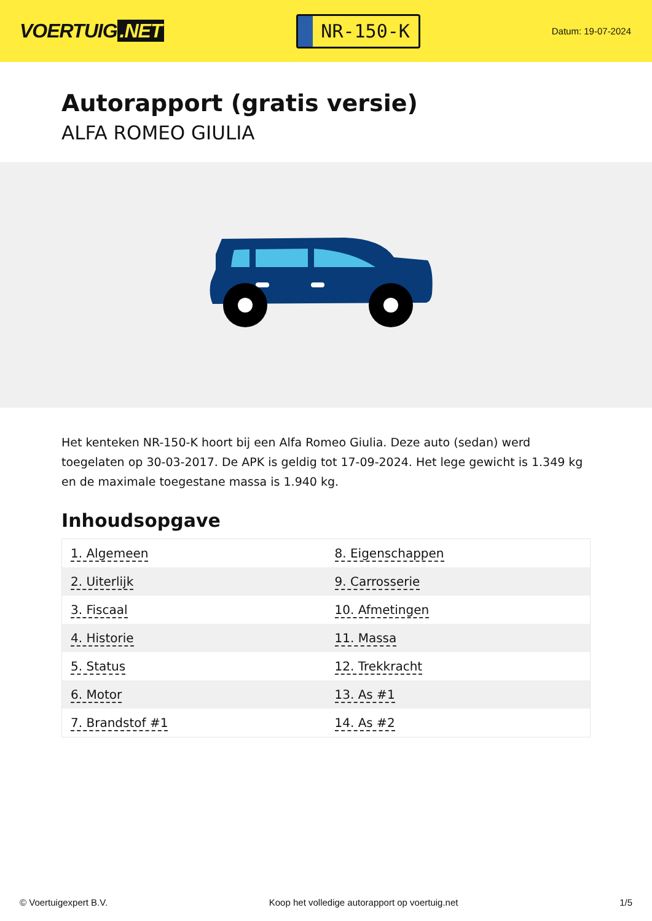VOERTUIG.NET
NR-150-K
Datum: 19-07-2024
Autorapport (gratis versie)
ALFA ROMEO GIULIA
Het kenteken NR-150-K hoort bij een Alfa Romeo Giulia. Deze auto (sedan) werd toegelaten op 30-03-2017. De APK is geldig tot 17-09-2024. Het lege gewicht is 1.349 kg en de maximale toegestane massa is 1.940 kg.
Inhoudsopgave
| 1. Algemeen | 8. Eigenschappen |
| 2. Uiterlijk | 9. Carrosserie |
| 3. Fiscaal | 10. Afmetingen |
| 4. Historie | 11. Massa |
| 5. Status | 12. Trekkracht |
| 6. Motor | 13. As #1 |
| 7. Brandstof #1 | 14. As #2 |
© Voertuigexpert B.V. Koop het volledige autorapport op voertuig.net 1/5